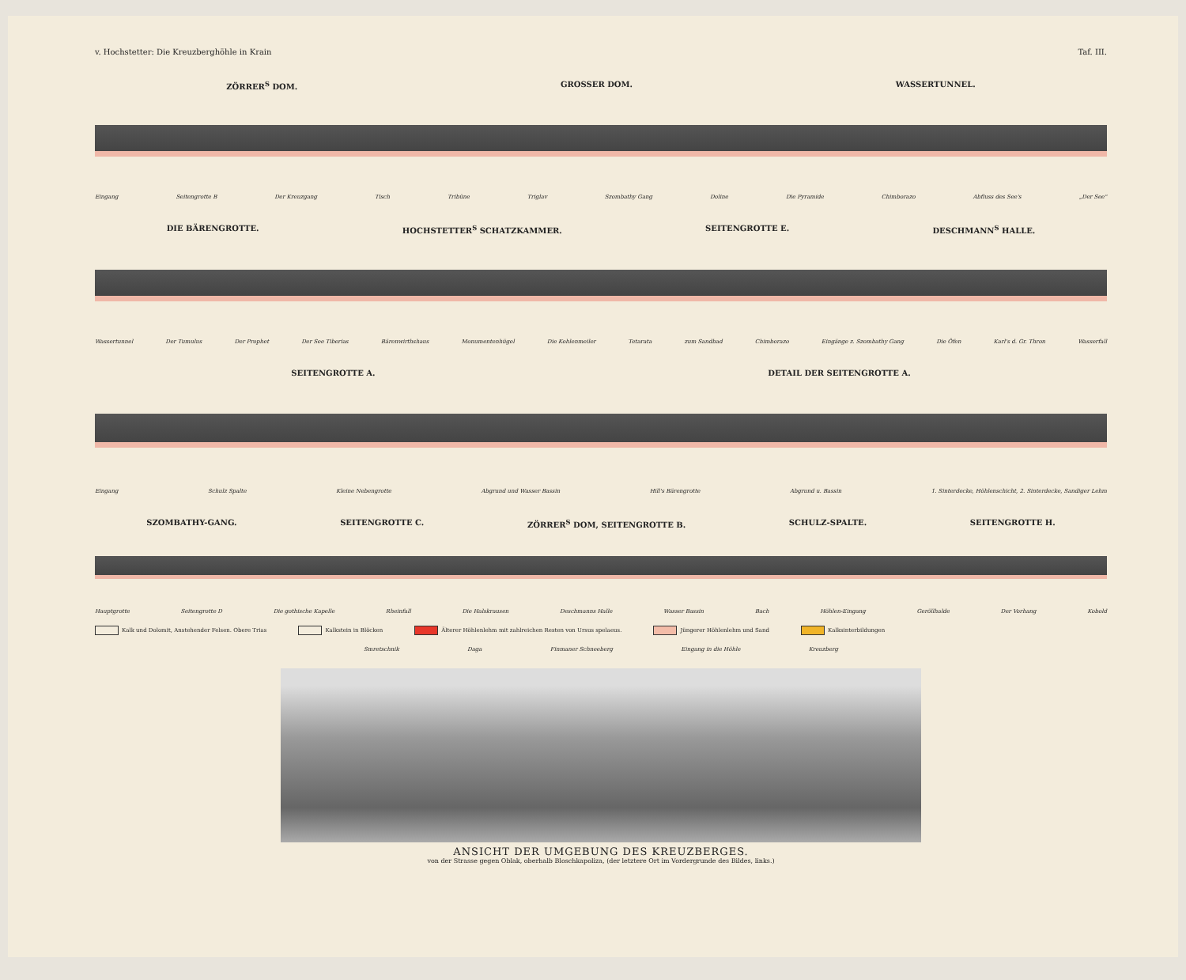v. Hochstetter: Die Kreuzberghöhle in Krain Taf. III.
ZÖRRER<sup>S</sup> DOM. GROSSER DOM. WASSERTUNNEL.
Eingang Seitengrotte B Der Kreuzgang Tisch Tribüne Triglav Szombathy Gang Doline Die Pyramide Chimborazo Abfluss des See's „Der See"
DIE BÄRENGROTTE. HOCHSTETTER<sup>S</sup> SCHATZKAMMER. SEITENGROTTE E. DESCHMANN<sup>S</sup> HALLE.
Wassertunnel Der Tumulus Der Prophet Der See Tiberias Bärenwirthshaus Monumentenhügel Die Kohlenmeiler Tetarata zum Sandbad Chimborazo Eingänge z. Szombathy Gang Die Öfen Karl's d. Gr. Thron Wasserfall
SEITENGROTTE A. DETAIL DER SEITENGROTTE A.
Eingang Schulz Spalte Kleine Nebengrotte Abgrund und Wasser Bassin Hill's Bärengrotte Abgrund u. Bassin 1. Sinterdecke, Höhlenschicht, 2. Sinterdecke, Sandiger Lehm
SZOMBATHY-GANG. SEITENGROTTE C. ZÖRRER<sup>S</sup> DOM, SEITENGROTTE B. SCHULZ-SPALTE. SEITENGROTTE H.
Hauptgrotte Seitengrotte D Die gothische Kapelle Rheinfall Die Halskrausen Deschmanns Halle Wasser Bassin Bach Höhlen-Eingang Geröllhalde Der Vorhang Kobold
Kalk und Dolomit, Anstehender Felsen. Obere Trias Kalkstein in Blöcken Älterer Höhlenlehm mit zahlreichen Resten von Ursus spelaeus. Jüngerer Höhlenlehm und Sand Kalksinterbildungen
Smretschnik Daga Finmaner Schneeberg Eingang in die Höhle Kreuzberg
ANSICHT DER UMGEBUNG DES KREUZBERGES.
von der Strasse gegen Oblak, oberhalb Bloschkapoliza, (der letztere Ort im Vordergrunde des Bildes, links.)